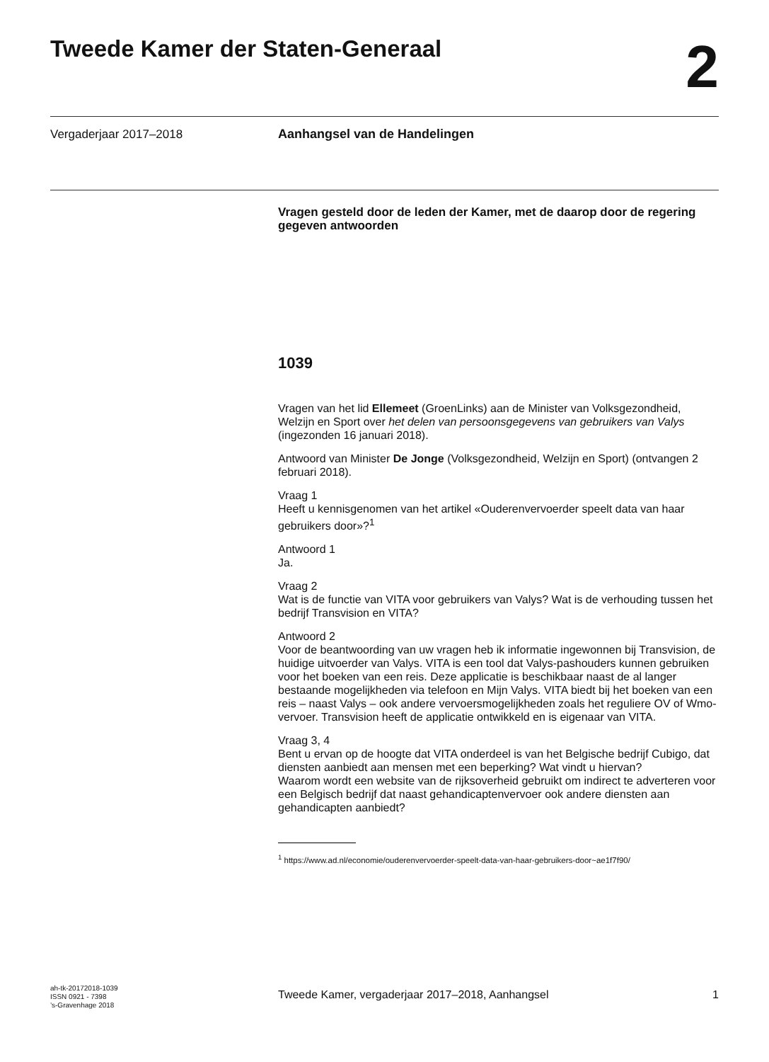Tweede Kamer der Staten-Generaal
2
Vergaderjaar 2017–2018 Aanhangsel van de Handelingen
Vragen gesteld door de leden der Kamer, met de daarop door de regering gegeven antwoorden
1039
Vragen van het lid Ellemeet (GroenLinks) aan de Minister van Volksgezondheid, Welzijn en Sport over het delen van persoonsgegevens van gebruikers van Valys (ingezonden 16 januari 2018).
Antwoord van Minister De Jonge (Volksgezondheid, Welzijn en Sport) (ontvangen 2 februari 2018).
Vraag 1
Heeft u kennisgenomen van het artikel «Ouderenvervoerder speelt data van haar gebruikers door»?<sup>1</sup>
Antwoord 1
Ja.
Vraag 2
Wat is de functie van VITA voor gebruikers van Valys? Wat is de verhouding tussen het bedrijf Transvision en VITA?
Antwoord 2
Voor de beantwoording van uw vragen heb ik informatie ingewonnen bij Transvision, de huidige uitvoerder van Valys. VITA is een tool dat Valys-pashouders kunnen gebruiken voor het boeken van een reis. Deze applicatie is beschikbaar naast de al langer bestaande mogelijkheden via telefoon en Mijn Valys. VITA biedt bij het boeken van een reis – naast Valys – ook andere vervoersmogelijkheden zoals het reguliere OV of Wmo-vervoer. Transvision heeft de applicatie ontwikkeld en is eigenaar van VITA.
Vraag 3, 4
Bent u ervan op de hoogte dat VITA onderdeel is van het Belgische bedrijf Cubigo, dat diensten aanbiedt aan mensen met een beperking? Wat vindt u hiervan?
Waarom wordt een website van de rijksoverheid gebruikt om indirect te adverteren voor een Belgisch bedrijf dat naast gehandicaptenvervoer ook andere diensten aan gehandicapten aanbiedt?
<sup>1</sup> https://www.ad.nl/economie/ouderenvervoerder-speelt-data-van-haar-gebruikers-door~ae1f7f90/
ah-tk-20172018-1039
ISSN 0921 - 7398
’s-Gravenhage 2018
Tweede Kamer, vergaderjaar 2017–2018, Aanhangsel 1